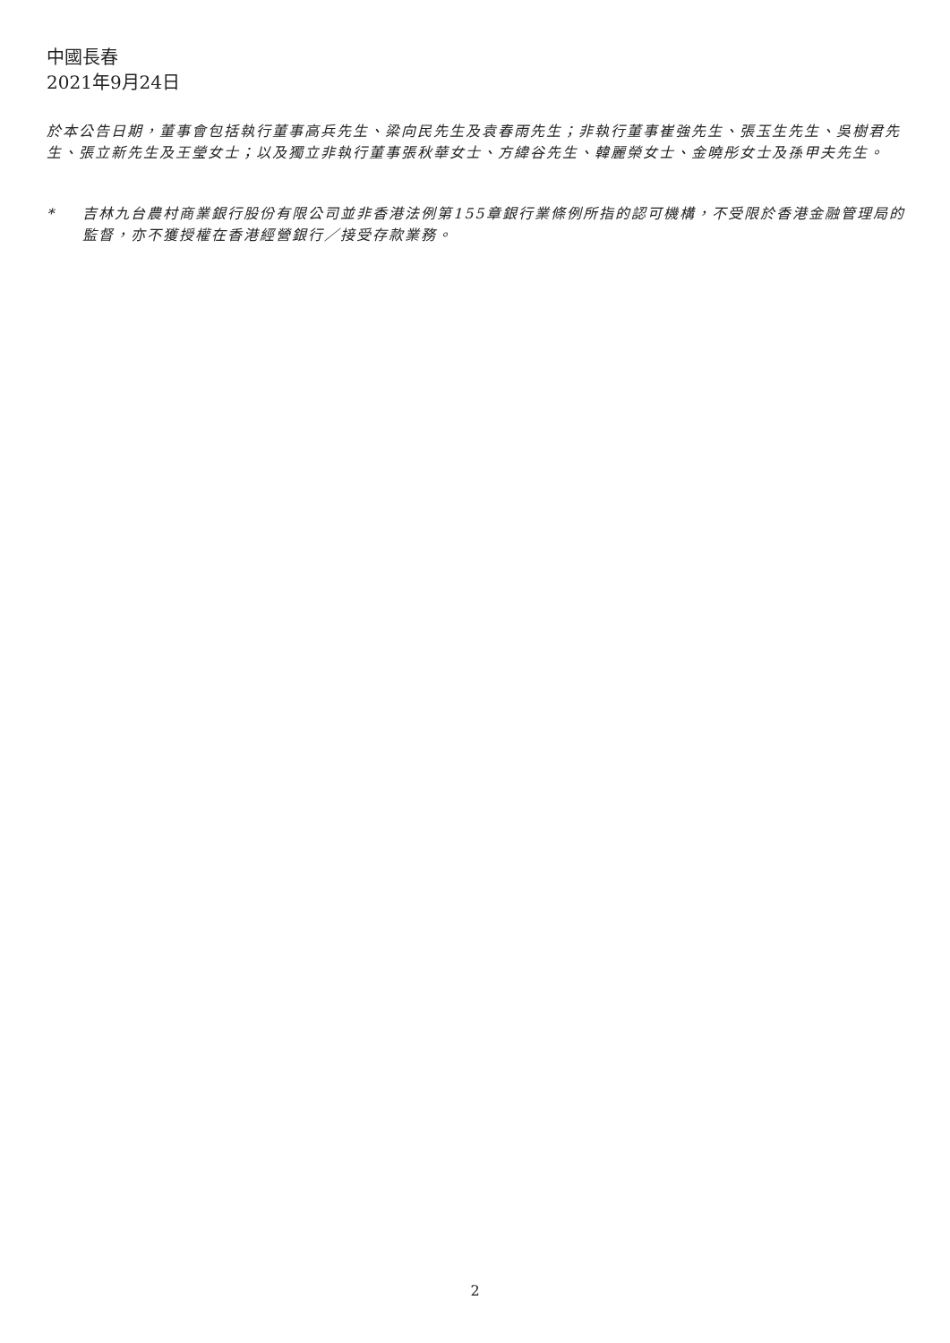中國長春
2021年9月24日
於本公告日期，董事會包括執行董事高兵先生、梁向民先生及袁春雨先生；非執行董事崔強先生、張玉生先生、吳樹君先生、張立新先生及王瑩女士；以及獨立非執行董事張秋華女士、方緯谷先生、韓麗榮女士、金曉彤女士及孫甲夫先生。
* 吉林九台農村商業銀行股份有限公司並非香港法例第155章銀行業條例所指的認可機構，不受限於香港金融管理局的監督，亦不獲授權在香港經營銀行／接受存款業務。
2